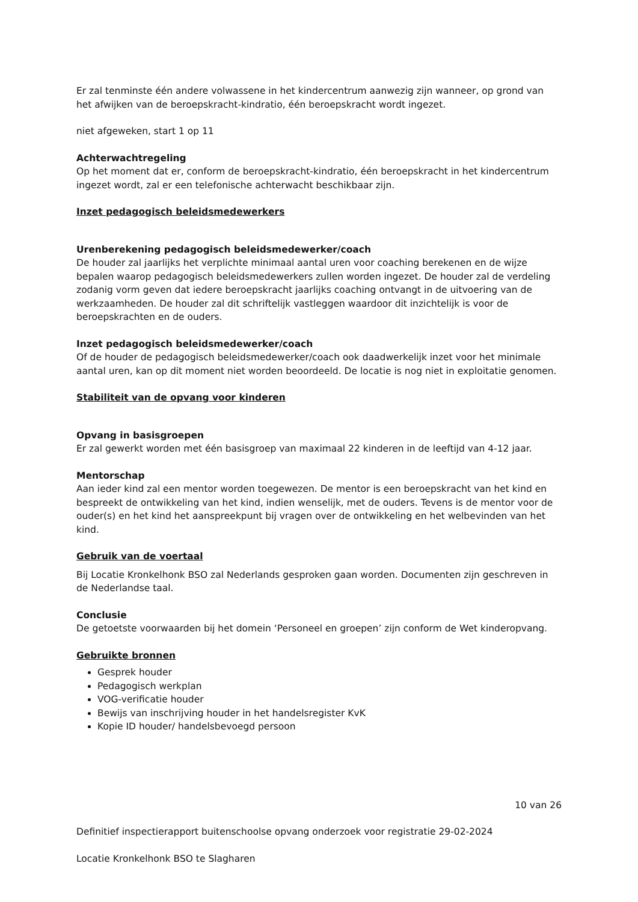Er zal tenminste één andere volwassene in het kindercentrum aanwezig zijn wanneer, op grond van het afwijken van de beroepskracht-kindratio, één beroepskracht wordt ingezet.
niet afgeweken, start 1 op 11
Achterwachtregeling
Op het moment dat er, conform de beroepskracht-kindratio, één beroepskracht in het kindercentrum ingezet wordt, zal er een telefonische achterwacht beschikbaar zijn.
Inzet pedagogisch beleidsmedewerkers
Urenberekening pedagogisch beleidsmedewerker/coach
De houder zal jaarlijks het verplichte minimaal aantal uren voor coaching berekenen en de wijze bepalen waarop pedagogisch beleidsmedewerkers zullen worden ingezet. De houder zal de verdeling zodanig vorm geven dat iedere beroepskracht jaarlijks coaching ontvangt in de uitvoering van de werkzaamheden. De houder zal dit schriftelijk vastleggen waardoor dit inzichtelijk is voor de beroepskrachten en de ouders.
Inzet pedagogisch beleidsmedewerker/coach
Of de houder de pedagogisch beleidsmedewerker/coach ook daadwerkelijk inzet voor het minimale aantal uren, kan op dit moment niet worden beoordeeld. De locatie is nog niet in exploitatie genomen.
Stabiliteit van de opvang voor kinderen
Opvang in basisgroepen
Er zal gewerkt worden met één basisgroep van maximaal 22 kinderen in de leeftijd van 4-12 jaar.
Mentorschap
Aan ieder kind zal een mentor worden toegewezen. De mentor is een beroepskracht van het kind en bespreekt de ontwikkeling van het kind, indien wenselijk, met de ouders. Tevens is de mentor voor de ouder(s) en het kind het aanspreekpunt bij vragen over de ontwikkeling en het welbevinden van het kind.
Gebruik van de voertaal
Bij Locatie Kronkelhonk BSO zal Nederlands gesproken gaan worden. Documenten zijn geschreven in de Nederlandse taal.
Conclusie
De getoetste voorwaarden bij het domein ‘Personeel en groepen’ zijn conform de Wet kinderopvang.
Gebruikte bronnen
Gesprek houder
Pedagogisch werkplan
VOG-verificatie houder
Bewijs van inschrijving houder in het handelsregister KvK
Kopie ID houder/ handelsbevoegd persoon
10 van 26
Definitief inspectierapport buitenschoolse opvang onderzoek voor registratie 29-02-2024
Locatie Kronkelhonk BSO te Slagharen